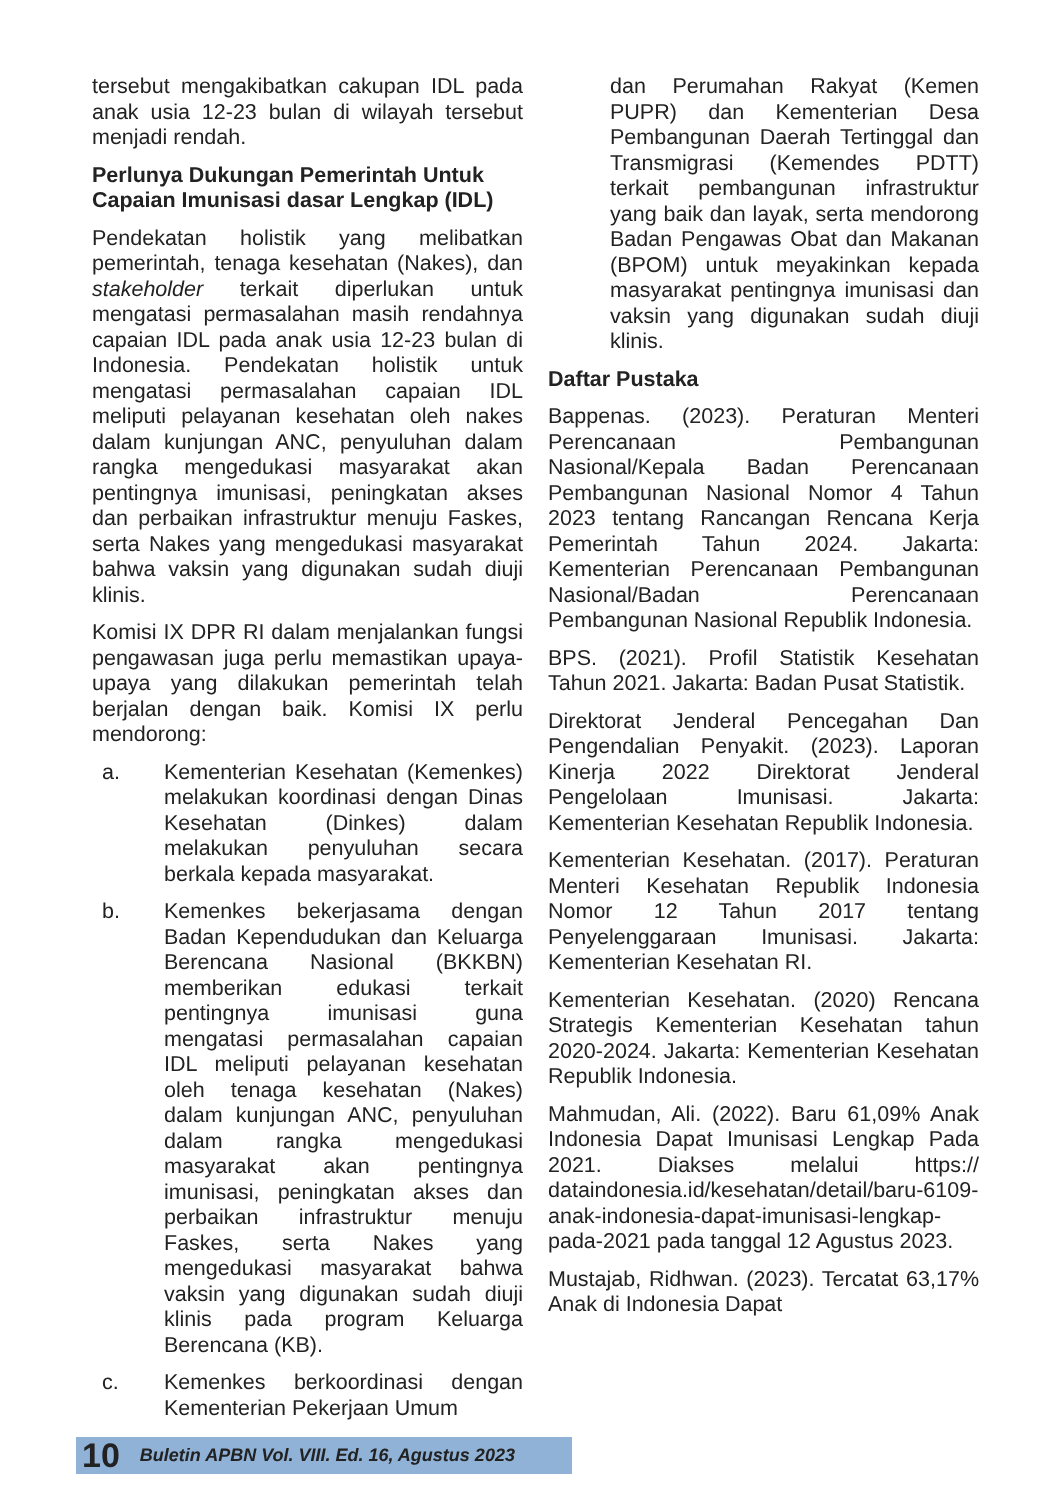tersebut mengakibatkan cakupan IDL pada anak usia 12-23 bulan di wilayah tersebut menjadi rendah.
Perlunya Dukungan Pemerintah Untuk Capaian Imunisasi dasar Lengkap (IDL)
Pendekatan holistik yang melibatkan pemerintah, tenaga kesehatan (Nakes), dan stakeholder terkait diperlukan untuk mengatasi permasalahan masih rendahnya capaian IDL pada anak usia 12-23 bulan di Indonesia. Pendekatan holistik untuk mengatasi permasalahan capaian IDL meliputi pelayanan kesehatan oleh nakes dalam kunjungan ANC, penyuluhan dalam rangka mengedukasi masyarakat akan pentingnya imunisasi, peningkatan akses dan perbaikan infrastruktur menuju Faskes, serta Nakes yang mengedukasi masyarakat bahwa vaksin yang digunakan sudah diuji klinis.
Komisi IX DPR RI dalam menjalankan fungsi pengawasan juga perlu memastikan upaya-upaya yang dilakukan pemerintah telah berjalan dengan baik. Komisi IX perlu mendorong:
a. Kementerian Kesehatan (Kemenkes) melakukan koordinasi dengan Dinas Kesehatan (Dinkes) dalam melakukan penyuluhan secara berkala kepada masyarakat.
b. Kemenkes bekerjasama dengan Badan Kependudukan dan Keluarga Berencana Nasional (BKKBN) memberikan edukasi terkait pentingnya imunisasi guna mengatasi permasalahan capaian IDL meliputi pelayanan kesehatan oleh tenaga kesehatan (Nakes) dalam kunjungan ANC, penyuluhan dalam rangka mengedukasi masyarakat akan pentingnya imunisasi, peningkatan akses dan perbaikan infrastruktur menuju Faskes, serta Nakes yang mengedukasi masyarakat bahwa vaksin yang digunakan sudah diuji klinis pada program Keluarga Berencana (KB).
c. Kemenkes berkoordinasi dengan Kementerian Pekerjaan Umum
dan Perumahan Rakyat (Kemen PUPR) dan Kementerian Desa Pembangunan Daerah Tertinggal dan Transmigrasi (Kemendes PDTT) terkait pembangunan infrastruktur yang baik dan layak, serta mendorong Badan Pengawas Obat dan Makanan (BPOM) untuk meyakinkan kepada masyarakat pentingnya imunisasi dan vaksin yang digunakan sudah diuji klinis.
Daftar Pustaka
Bappenas. (2023). Peraturan Menteri Perencanaan Pembangunan Nasional/Kepala Badan Perencanaan Pembangunan Nasional Nomor 4 Tahun 2023 tentang Rancangan Rencana Kerja Pemerintah Tahun 2024. Jakarta: Kementerian Perencanaan Pembangunan Nasional/Badan Perencanaan Pembangunan Nasional Republik Indonesia.
BPS. (2021). Profil Statistik Kesehatan Tahun 2021. Jakarta: Badan Pusat Statistik.
Direktorat Jenderal Pencegahan Dan Pengendalian Penyakit. (2023). Laporan Kinerja 2022 Direktorat Jenderal Pengelolaan Imunisasi. Jakarta: Kementerian Kesehatan Republik Indonesia.
Kementerian Kesehatan. (2017). Peraturan Menteri Kesehatan Republik Indonesia Nomor 12 Tahun 2017 tentang Penyelenggaraan Imunisasi. Jakarta: Kementerian Kesehatan RI.
Kementerian Kesehatan. (2020) Rencana Strategis Kementerian Kesehatan tahun 2020-2024. Jakarta: Kementerian Kesehatan Republik Indonesia.
Mahmudan, Ali. (2022). Baru 61,09% Anak Indonesia Dapat Imunisasi Lengkap Pada 2021. Diakses melalui https:// dataindonesia.id/kesehatan/detail/baru-6109-anak-indonesia-dapat-imunisasi-lengkap-pada-2021 pada tanggal 12 Agustus 2023.
Mustajab, Ridhwan. (2023). Tercatat 63,17% Anak di Indonesia Dapat
10 Buletin APBN Vol. VIII. Ed. 16, Agustus 2023